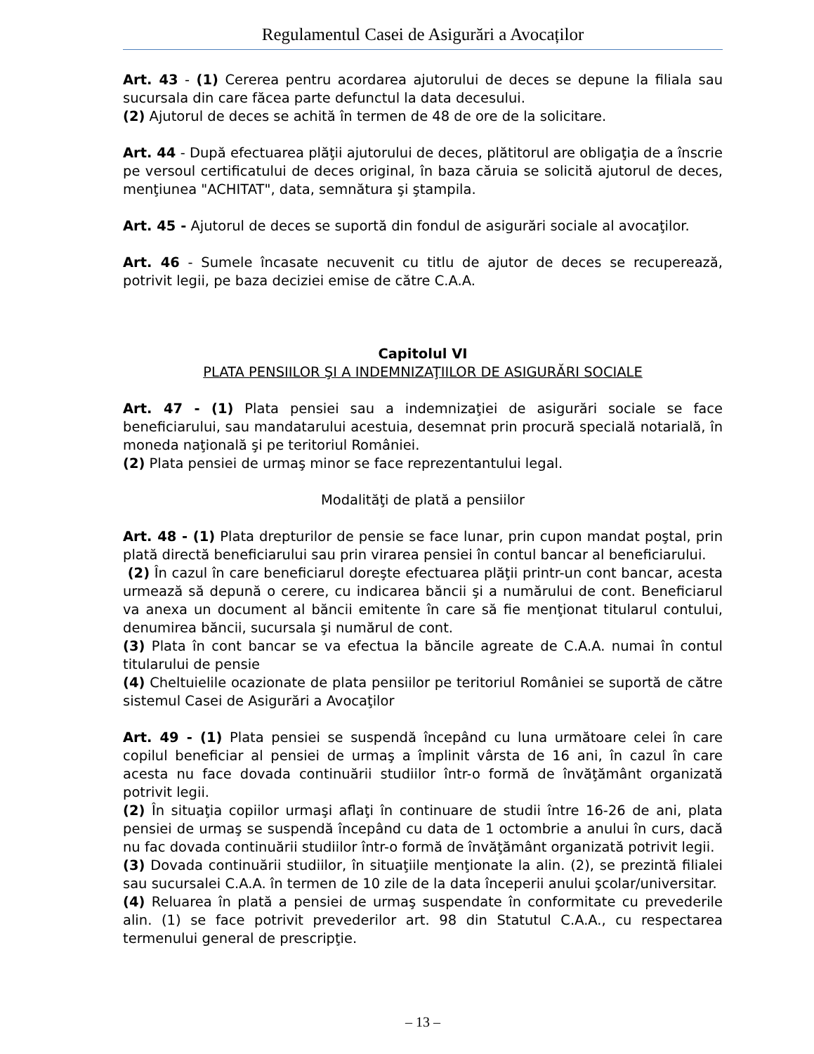Regulamentul Casei de Asigurări a Avocaților
Art. 43 - (1) Cererea pentru acordarea ajutorului de deces se depune la filiala sau sucursala din care făcea parte defunctul la data decesului.
(2) Ajutorul de deces se achită în termen de 48 de ore de la solicitare.
Art. 44 - După efectuarea plăţii ajutorului de deces, plătitorul are obligaţia de a înscrie pe versoul certificatului de deces original, în baza căruia se solicită ajutorul de deces, menţiunea "ACHITAT", data, semnătura şi ştampila.
Art. 45 - Ajutorul de deces se suportă din fondul de asigurări sociale al avocaţilor.
Art. 46 - Sumele încasate necuvenit cu titlu de ajutor de deces se recuperează, potrivit legii, pe baza deciziei emise de către C.A.A.
Capitolul VI
PLATA PENSIILOR ŞI A INDEMNIZAŢIILOR DE ASIGURĂRI SOCIALE
Art. 47 - (1) Plata pensiei sau a indemnizaţiei de asigurări sociale se face beneficiarului, sau mandatarului acestuia, desemnat prin procură specială notarială, în moneda naţională şi pe teritoriul României.
(2) Plata pensiei de urmaş minor se face reprezentantului legal.
Modalităţi de plată a pensiilor
Art. 48 - (1) Plata drepturilor de pensie se face lunar, prin cupon mandat poştal, prin plată directă beneficiarului sau prin virarea pensiei în contul bancar al beneficiarului.
(2) În cazul în care beneficiarul doreşte efectuarea plăţii printr-un cont bancar, acesta urmează să depună o cerere, cu indicarea băncii şi a numărului de cont. Beneficiarul va anexa un document al băncii emitente în care să fie menţionat titularul contului, denumirea băncii, sucursala şi numărul de cont.
(3) Plata în cont bancar se va efectua la băncile agreate de C.A.A. numai în contul titularului de pensie
(4) Cheltuielile ocazionate de plata pensiilor pe teritoriul României se suportă de către sistemul Casei de Asigurări a Avocaţilor
Art. 49 - (1) Plata pensiei se suspendă începând cu luna următoare celei în care copilul beneficiar al pensiei de urmaş a împlinit vârsta de 16 ani, în cazul în care acesta nu face dovada continuării studiilor într-o formă de învăţământ organizată potrivit legii.
(2) În situaţia copiilor urmaşi aflaţi în continuare de studii între 16-26 de ani, plata pensiei de urmaş se suspendă începând cu data de 1 octombrie a anului în curs, dacă nu fac dovada continuării studiilor într-o formă de învăţământ organizată potrivit legii.
(3) Dovada continuării studiilor, în situaţiile menţionate la alin. (2), se prezintă filialei sau sucursalei C.A.A. în termen de 10 zile de la data începerii anului şcolar/universitar.
(4) Reluarea în plată a pensiei de urmaş suspendate în conformitate cu prevederile alin. (1) se face potrivit prevederilor art. 98 din Statutul C.A.A., cu respectarea termenului general de prescripţie.
– 13 –